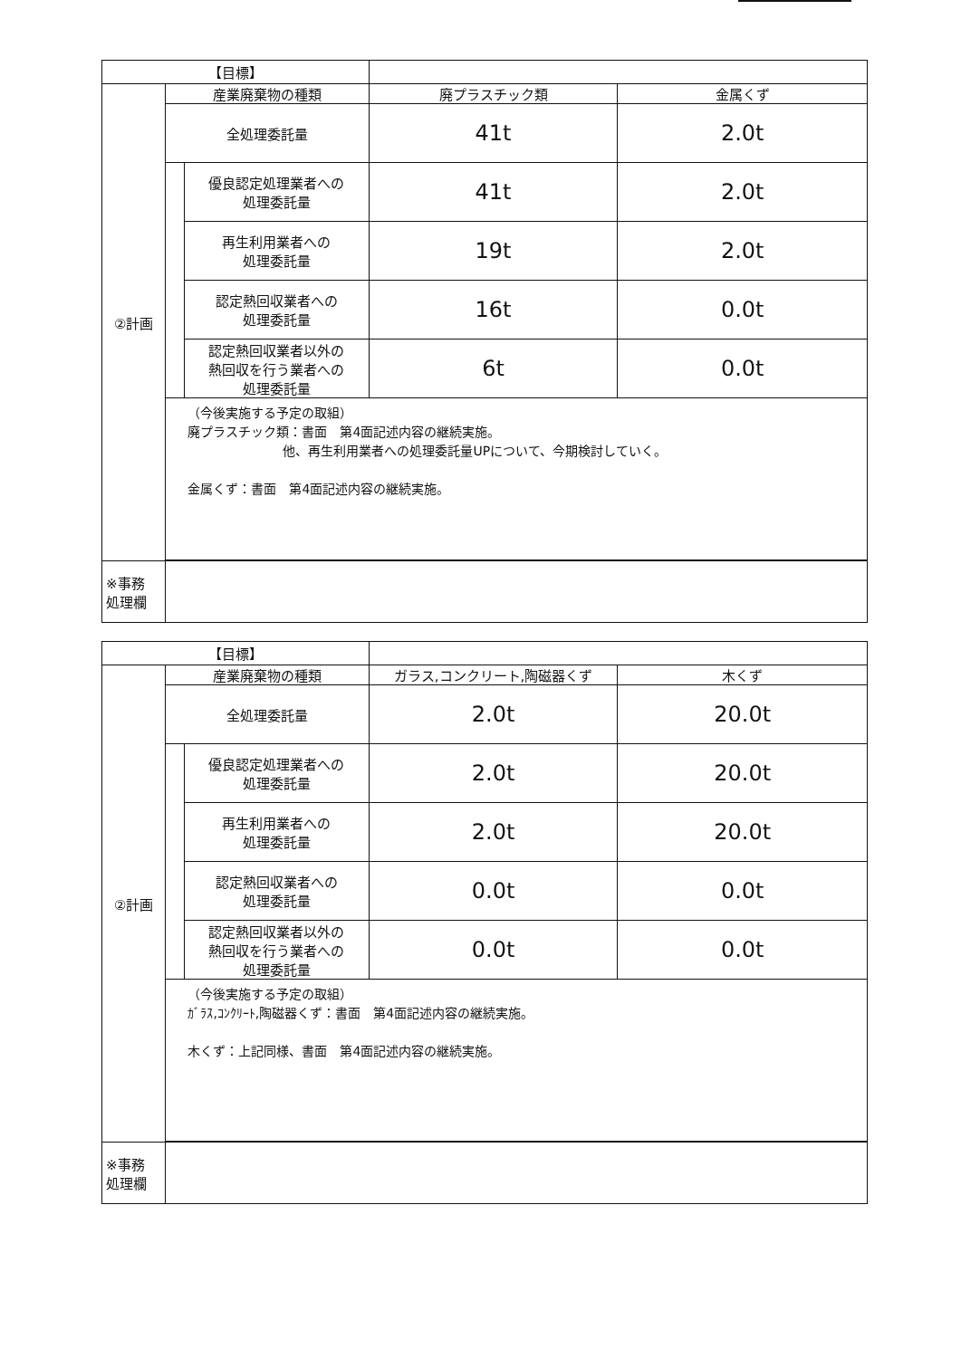| 【目標】 | | | | |
| --- | --- | --- | --- | --- |
| ②計画 | 産業廃棄物の種類 | | 廃プラスチック類 | 金属くず |
| | 全処理委託量 | | 41t | 2.0t |
| | | 優良認定処理業者への 処理委託量 | 41t | 2.0t |
| | | 再生利用業者への 処理委託量 | 19t | 2.0t |
| | | 認定熱回収業者への 処理委託量 | 16t | 0.0t |
| | | 認定熱回収業者以外の 熱回収を行う業者への 処理委託量 | 6t | 0.0t |
| | （今後実施する予定の取組） 廃プラスチック類：書面 第4面記述内容の継続実施。 他、再生利用業者への処理委託量UPについて、今期検討していく。 金属くず：書面 第4面記述内容の継続実施。 | | | |
| ※事務 処理欄 | | | | |
| 【目標】 | | | | |
| --- | --- | --- | --- | --- |
| ②計画 | 産業廃棄物の種類 | | ガラス,コンクリート,陶磁器くず | 木くず |
| | 全処理委託量 | | 2.0t | 20.0t |
| | | 優良認定処理業者への 処理委託量 | 2.0t | 20.0t |
| | | 再生利用業者への 処理委託量 | 2.0t | 20.0t |
| | | 認定熱回収業者への 処理委託量 | 0.0t | 0.0t |
| | | 認定熱回収業者以外の 熱回収を行う業者への 処理委託量 | 0.0t | 0.0t |
| | （今後実施する予定の取組） ｶﾞﾗｽ,ｺﾝｸﾘｰﾄ,陶磁器くず：書面 第4面記述内容の継続実施。 木くず：上記同様、書面 第4面記述内容の継続実施。 | | | |
| ※事務 処理欄 | | | | |